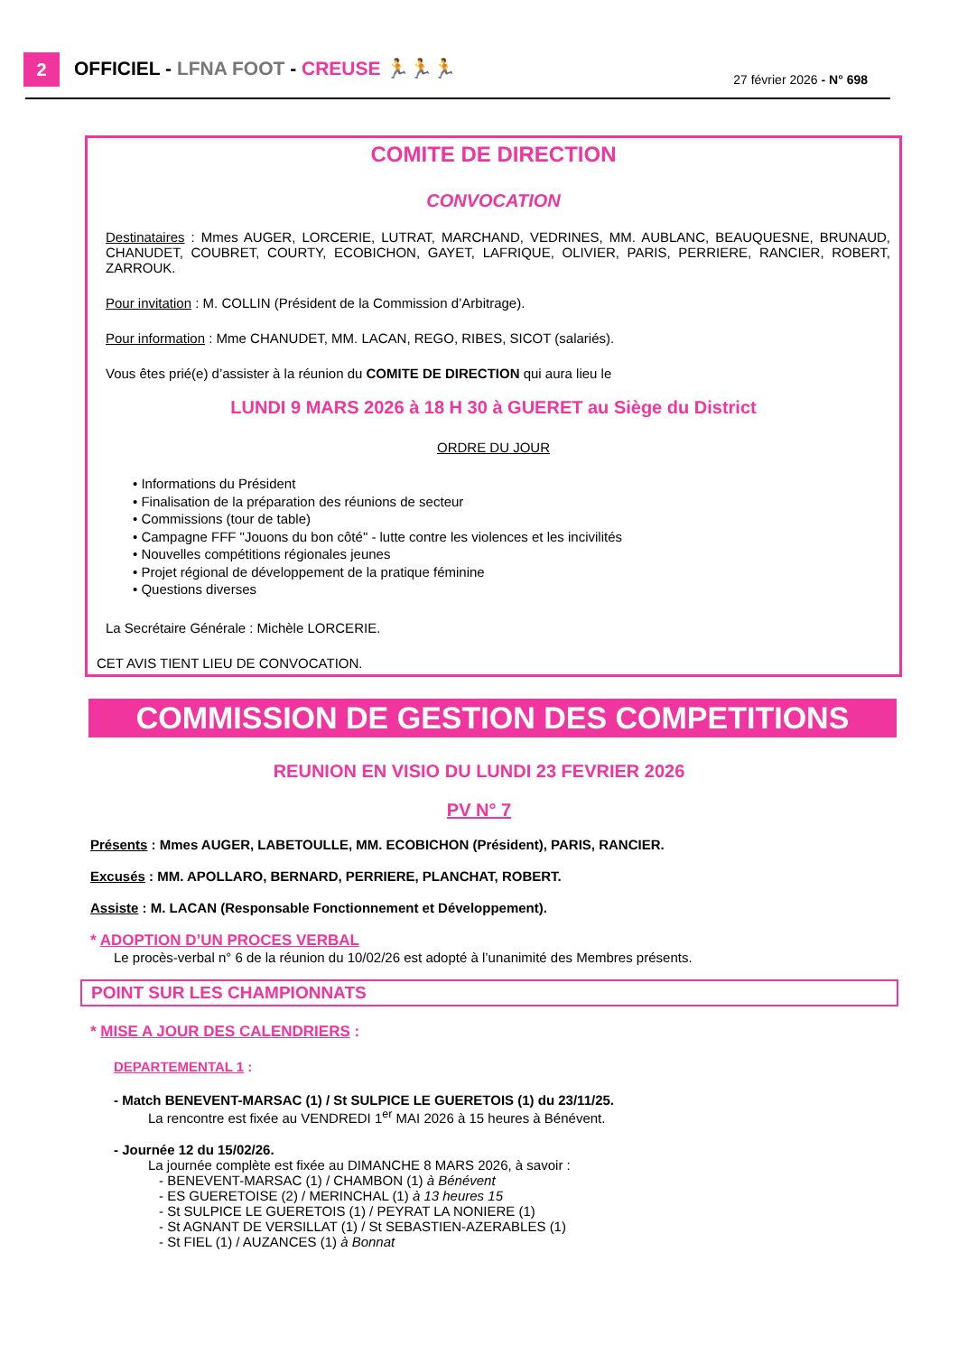2
OFFICIEL - LFNA FOOT - CREUSE 🏃🏃🏃
27 février 2026 - N° 698
COMITE DE DIRECTION
CONVOCATION
Destinataires : Mmes AUGER, LORCERIE, LUTRAT, MARCHAND, VEDRINES, MM. AUBLANC, BEAUQUESNE, BRUNAUD, CHANUDET, COUBRET, COURTY, ECOBICHON, GAYET, LAFRIQUE, OLIVIER, PARIS, PERRIERE, RANCIER, ROBERT, ZARROUK.
Pour invitation : M. COLLIN (Président de la Commission d’Arbitrage).
Pour information : Mme CHANUDET, MM. LACAN, REGO, RIBES, SICOT (salariés).
Vous êtes prié(e) d’assister à la réunion du COMITE DE DIRECTION qui aura lieu le
LUNDI 9 MARS 2026 à 18 H 30 à GUERET au Siège du District
ORDRE DU JOUR
• Informations du Président
• Finalisation de la préparation des réunions de secteur
• Commissions (tour de table)
• Campagne FFF "Jouons du bon côté" - lutte contre les violences et les incivilités
• Nouvelles compétitions régionales jeunes
• Projet régional de développement de la pratique féminine
• Questions diverses
La Secrétaire Générale : Michèle LORCERIE.
CET AVIS TIENT LIEU DE CONVOCATION.
COMMISSION DE GESTION DES COMPETITIONS
REUNION EN VISIO DU LUNDI 23 FEVRIER 2026
PV N° 7
Présents : Mmes AUGER, LABETOULLE, MM. ECOBICHON (Président), PARIS, RANCIER.
Excusés : MM. APOLLARO, BERNARD, PERRIERE, PLANCHAT, ROBERT.
Assiste : M. LACAN (Responsable Fonctionnement et Développement).
* ADOPTION D’UN PROCES VERBAL
Le procès-verbal n° 6 de la réunion du 10/02/26 est adopté à l’unanimité des Membres présents.
POINT SUR LES CHAMPIONNATS
* MISE A JOUR DES CALENDRIERS :
DEPARTEMENTAL 1 :
- Match BENEVENT-MARSAC (1) / St SULPICE LE GUERETOIS (1) du 23/11/25.
La rencontre est fixée au VENDREDI 1<sup>er</sup> MAI 2026 à 15 heures à Bénévent.
- Journée 12 du 15/02/26.
La journée complète est fixée au DIMANCHE 8 MARS 2026, à savoir :
- BENEVENT-MARSAC (1) / CHAMBON (1) à Bénévent
- ES GUERETOISE (2) / MERINCHAL (1) à 13 heures 15
- St SULPICE LE GUERETOIS (1) / PEYRAT LA NONIERE (1)
- St AGNANT DE VERSILLAT (1) / St SEBASTIEN-AZERABLES (1)
- St FIEL (1) / AUZANCES (1) à Bonnat